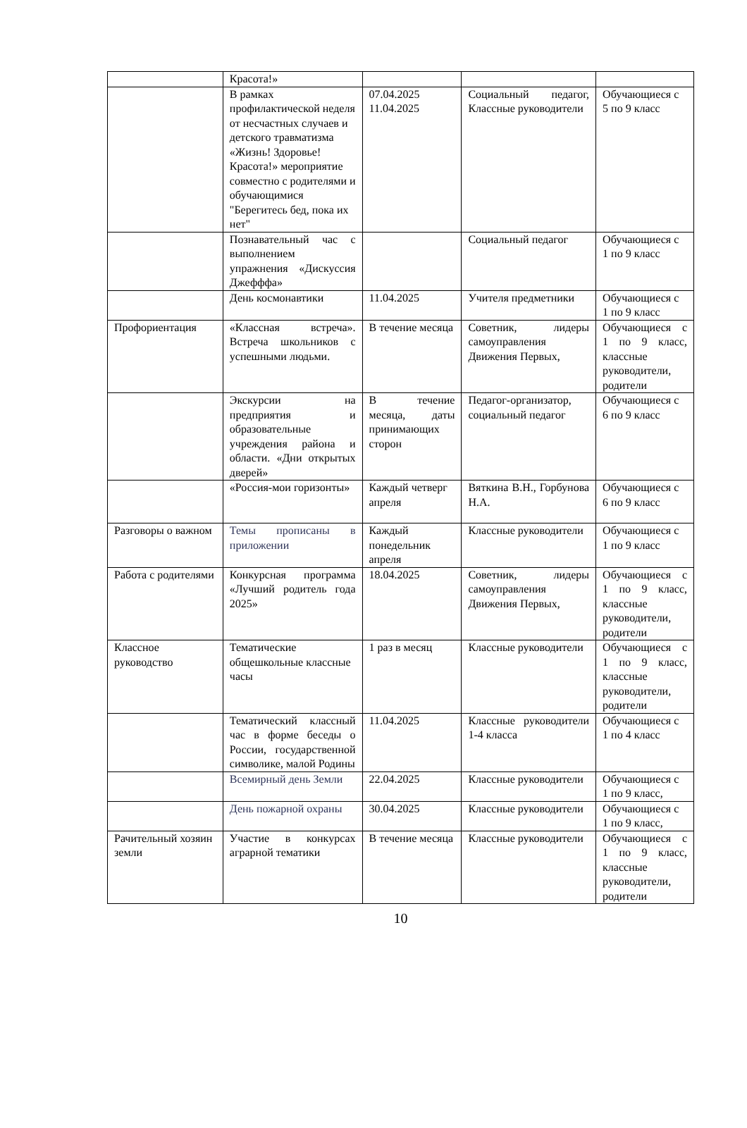| | Красота!» | | | |
| | В рамках профилактической неделя от несчастных случаев и детского травматизма «Жизнь! Здоровье! Красота!» мероприятие совместно с родителями и обучающимися "Берегитесь бед, пока их нет" | 07.04.2025 11.04.2025 | Социальный педагог, Классные руководители | Обучающиеся с 5 по 9 класс |
| | Познавательный час с выполнением упражнения «Дискуссия Джефффа» | | Социальный педагог | Обучающиеся с 1 по 9 класс |
| | День космонавтики | 11.04.2025 | Учителя предметники | Обучающиеся с 1 по 9 класс |
| Профориентация | «Классная встреча». Встреча школьников с успешными людьми. | В течение месяца | Советник, лидеры самоуправления Движения Первых, | Обучающиеся с 1 по 9 класс, классные руководители, родители |
| | Экскурсии на предприятия и образовательные учреждения района и области. «Дни открытых дверей» | В течение месяца, даты принимающих сторон | Педагог-организатор, социальный педагог | Обучающиеся с 6 по 9 класс |
| | «Россия-мои горизонты» | Каждый четверг апреля | Вяткина В.Н., Горбунова Н.А. | Обучающиеся с 6 по 9 класс |
| Разговоры о важном | Темы прописаны в приложении | Каждый понедельник апреля | Классные руководители | Обучающиеся с 1 по 9 класс |
| Работа с родителями | Конкурсная программа «Лучший родитель года 2025» | 18.04.2025 | Советник, лидеры самоуправления Движения Первых, | Обучающиеся с 1 по 9 класс, классные руководители, родители |
| Классное руководство | Тематические общешкольные классные часы | 1 раз в месяц | Классные руководители | Обучающиеся с 1 по 9 класс, классные руководители, родители |
| | Тематический классный час в форме беседы о России, государственной символике, малой Родины | 11.04.2025 | Классные руководители 1-4 класса | Обучающиеся с 1 по 4 класс |
| | Всемирный день Земли | 22.04.2025 | Классные руководители | Обучающиеся с 1 по 9 класс, |
| | День пожарной охраны | 30.04.2025 | Классные руководители | Обучающиеся с 1 по 9 класс, |
| Рачительный хозяин земли | Участие в конкурсах аграрной тематики | В течение месяца | Классные руководители | Обучающиеся с 1 по 9 класс, классные руководители, родители |
10